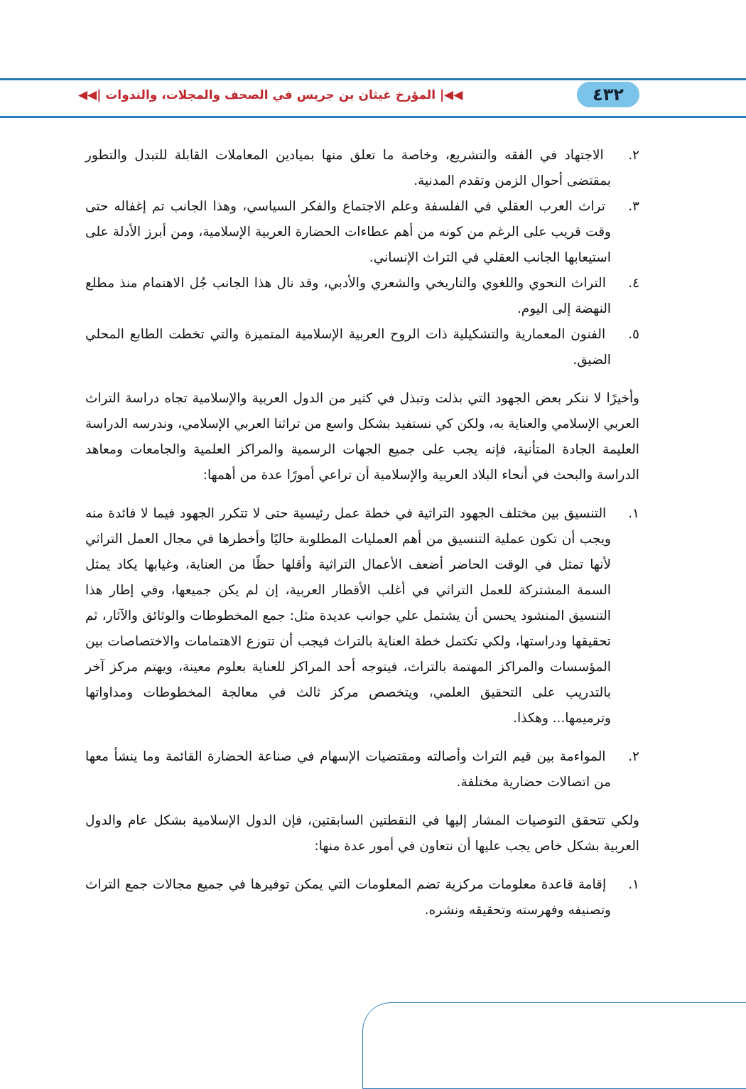٤٣٢ ◀◀| المؤرخ غيثان بن جريس في الصحف والمجلات، والندوات |◀◀
٢. الاجتهاد في الفقه والتشريع، وخاصة ما تعلق منها بميادين المعاملات القابلة للتبدل والتطور بمقتضى أحوال الزمن وتقدم المدنية.
٣. تراث العرب العقلي في الفلسفة وعلم الاجتماع والفكر السياسي، وهذا الجانب تم إغفاله حتى وقت قريب على الرغم من كونه من أهم عطاءات الحضارة العربية الإسلامية، ومن أبرز الأدلة على استيعابها الجانب العقلي في التراث الإنساني.
٤. التراث النحوي واللغوي والتاريخي والشعري والأدبي، وقد نال هذا الجانب جُل الاهتمام منذ مطلع النهضة إلى اليوم.
٥. الفنون المعمارية والتشكيلية ذات الروح العربية الإسلامية المتميزة والتي تخطت الطابع المحلي الضيق.
وأخيرًا لا ننكر بعض الجهود التي بذلت وتبذل في كثير من الدول العربية والإسلامية تجاه دراسة التراث العربي الإسلامي والعناية به، ولكن كي نستفيد بشكل واسع من تراثنا العربي الإسلامي، وندرسه الدراسة العليمة الجادة المتأنية، فإنه يجب على جميع الجهات الرسمية والمراكز العلمية والجامعات ومعاهد الدراسة والبحث في أنحاء البلاد العربية والإسلامية أن تراعي أمورًا عدة من أهمها:
١. التنسيق بين مختلف الجهود التراثية في خطة عمل رئيسية حتى لا تتكرر الجهود فيما لا فائدة منه ويجب أن تكون عملية التنسيق من أهم العمليات المطلوبة حاليًا وأخطرها في مجال العمل التراثي لأنها تمثل في الوقت الحاضر أضعف الأعمال التراثية وأقلها حظًا من العناية، وغيابها يكاد يمثل السمة المشتركة للعمل التراثي في أغلب الأقطار العربية، إن لم يكن جميعها، وفي إطار هذا التنسيق المنشود يحسن أن يشتمل علي جوانب عديدة مثل: جمع المخطوطات والوثائق والآثار، ثم تحقيقها ودراستها، ولكي تكتمل خطة العناية بالتراث فيجب أن تتوزع الاهتمامات والاختصاصات بين المؤسسات والمراكز المهتمة بالتراث، فيتوجه أحد المراكز للعناية بعلوم معينة، ويهتم مركز آخر بالتدريب على التحقيق العلمي، ويتخصص مركز ثالث في معالجة المخطوطات ومداواتها وترميمها... وهكذا.
٢. المواءمة بين قيم التراث وأصالته ومقتضيات الإسهام في صناعة الحضارة القائمة وما ينشأ معها من اتصالات حضارية مختلفة.
ولكي تتحقق التوصيات المشار إليها في النقطتين السابقتين، فإن الدول الإسلامية بشكل عام والدول العربية بشكل خاص يجب عليها أن نتعاون في أمور عدة منها:
١. إقامة قاعدة معلومات مركزية تضم المعلومات التي يمكن توفيرها في جميع مجالات جمع التراث وتصنيفه وفهرسته وتحقيقه ونشره.